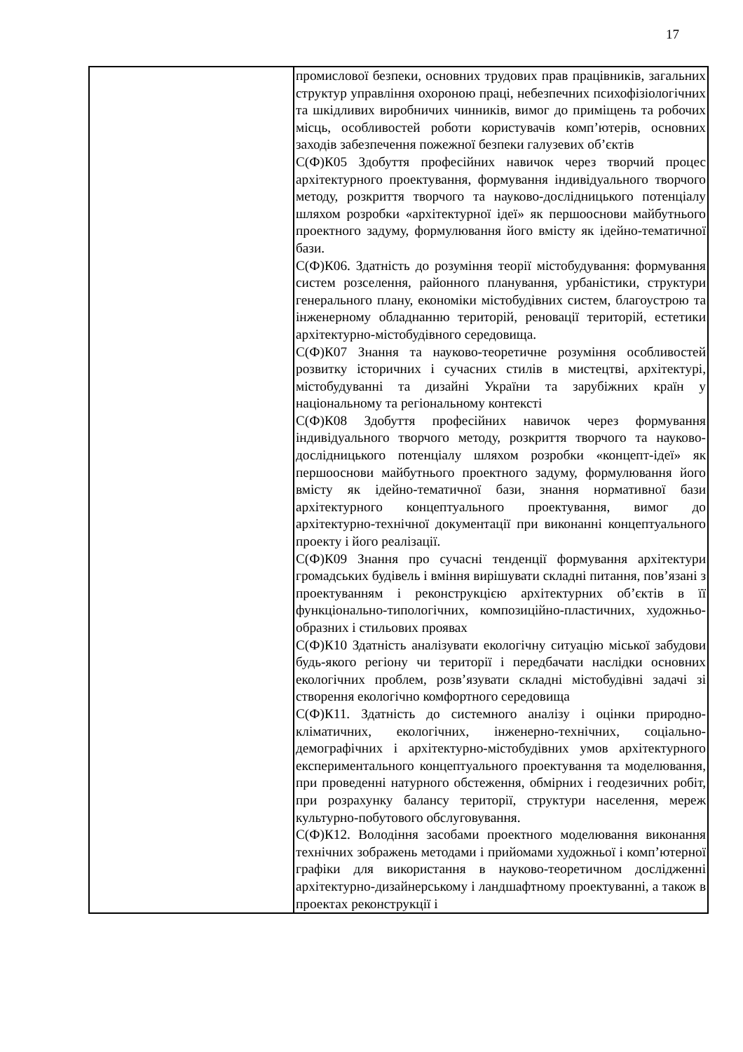17
| | промислової безпеки, основних трудових прав працівників, загальних структур управління охороною праці, небезпечних психофізіологічних та шкідливих виробничих чинників, вимог до приміщень та робочих місць, особливостей роботи користувачів комп’ютерів, основних заходів забезпечення пожежної безпеки галузевих об’єктів С(Ф)К05 Здобуття професійних навичок через творчий процес архітектурного проектування, формування індивідуального творчого методу, розкриття творчого та науково-дослідницького потенціалу шляхом розробки «архітектурної ідеї» як першооснови майбутнього проектного задуму, формулювання його вмісту як ідейно-тематичної бази. С(Ф)К06. Здатність до розуміння теорії містобудування: формування систем розселення, районного планування, урбаністики, структури генерального плану, економіки містобудівних систем, благоустрою та інженерному обладнанню територій, реновації територій, естетики архітектурно-містобудівного середовища. С(Ф)К07 Знання та науково-теоретичне розуміння особливостей розвитку історичних і сучасних стилів в мистецтві, архітектурі, містобудуванні та дизайні України та зарубіжних країн у національному та регіональному контексті С(Ф)К08 Здобуття професійних навичок через формування індивідуального творчого методу, розкриття творчого та науково-дослідницького потенціалу шляхом розробки «концепт-ідеї» як першооснови майбутнього проектного задуму, формулювання його вмісту як ідейно-тематичної бази, знання нормативної бази архітектурного концептуального проектування, вимог до архітектурно-технічної документації при виконанні концептуального проекту і його реалізації. С(Ф)К09 Знання про сучасні тенденції формування архітектури громадських будівель і вміння вирішувати складні питання, пов’язані з проектуванням і реконструкцією архітектурних об’єктів в її функціонально-типологічних, композиційно-пластичних, художньо-образних і стильових проявах С(Ф)К10 Здатність аналізувати екологічну ситуацію міської забудови будь-якого регіону чи території і передбачати наслідки основних екологічних проблем, розв’язувати складні містобудівні задачі зі створення екологічно комфортного середовища С(Ф)К11. Здатність до системного аналізу і оцінки природно-кліматичних, екологічних, інженерно-технічних, соціально-демографічних і архітектурно-містобудівних умов архітектурного експериментального концептуального проектування та моделювання, при проведенні натурного обстеження, обмірних і геодезичних робіт, при розрахунку балансу території, структури населення, мереж культурно-побутового обслуговування. С(Ф)К12. Володіння засобами проектного моделювання виконання технічних зображень методами і прийомами художньої і комп’ютерної графіки для використання в науково-теоретичном дослідженні архітектурно-дизайнерському і ландшафтному проектуванні, а також в проектах реконструкції і |